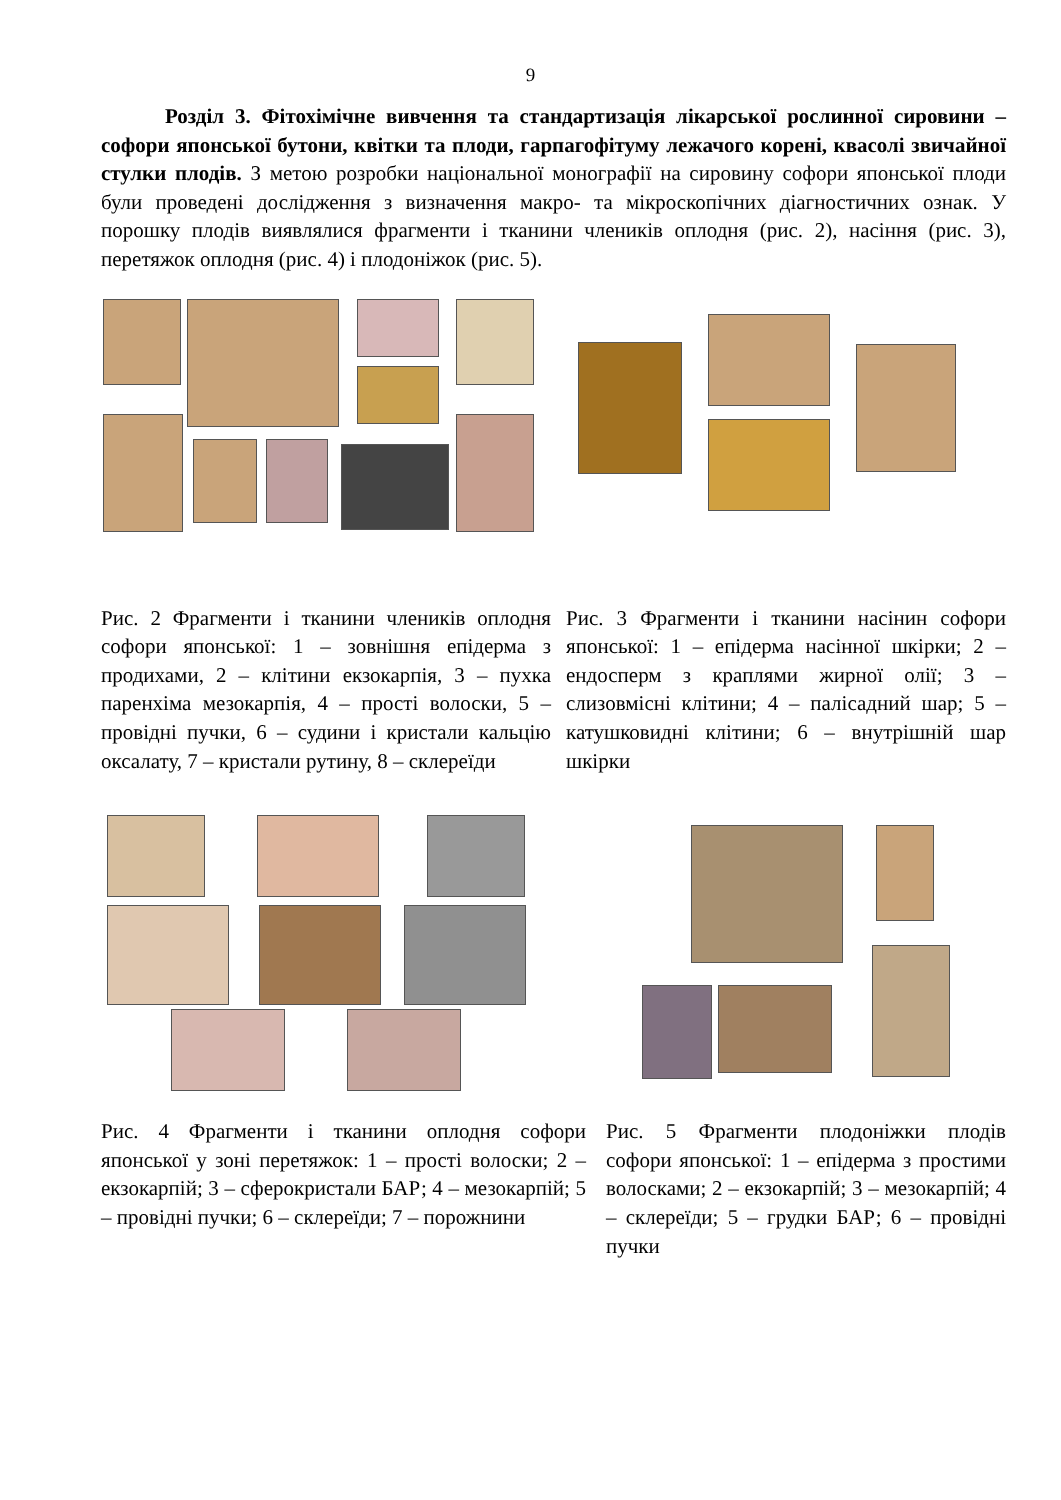9
Розділ 3. Фітохімічне вивчення та стандартизація лікарської рослинної сировини – софори японської бутони, квітки та плоди, гарпагофітуму лежачого корені, квасолі звичайної стулки плодів. З метою розробки національної монографії на сировину софори японської плоди були проведені дослідження з визначення макро- та мікроскопічних діагностичних ознак. У порошку плодів виявлялися фрагменти і тканини члеників оплодня (рис. 2), насіння (рис. 3), перетяжок оплодня (рис. 4) і плодоніжок (рис. 5).
Рис. 2 Фрагменти і тканини члеників оплодня софори японської: 1 – зовнішня епідерма з продихами, 2 – клітини екзокарпія, 3 – пухка паренхіма мезокарпія, 4 – прості волоски, 5 – провідні пучки, 6 – судини і кристали кальцію оксалату, 7 – кристали рутину, 8 – склереїди
Рис. 3 Фрагменти і тканини насінин софори японської: 1 – епідерма насінної шкірки; 2 – ендосперм з краплями жирної олії; 3 – слизовмісні клітини; 4 – палісадний шар; 5 – катушковидні клітини; 6 – внутрішній шар шкірки
Рис. 4 Фрагменти і тканини оплодня софори японської у зоні перетяжок: 1 – прості волоски; 2 – екзокарпій; 3 – сферокристали БАР; 4 – мезокарпій; 5 – провідні пучки; 6 – склереїди; 7 – порожнини
Рис. 5 Фрагменти плодоніжки плодів софори японської: 1 – епідерма з простими волосками; 2 – екзокарпій; 3 – мезокарпій; 4 – склереїди; 5 – грудки БАР; 6 – провідні пучки